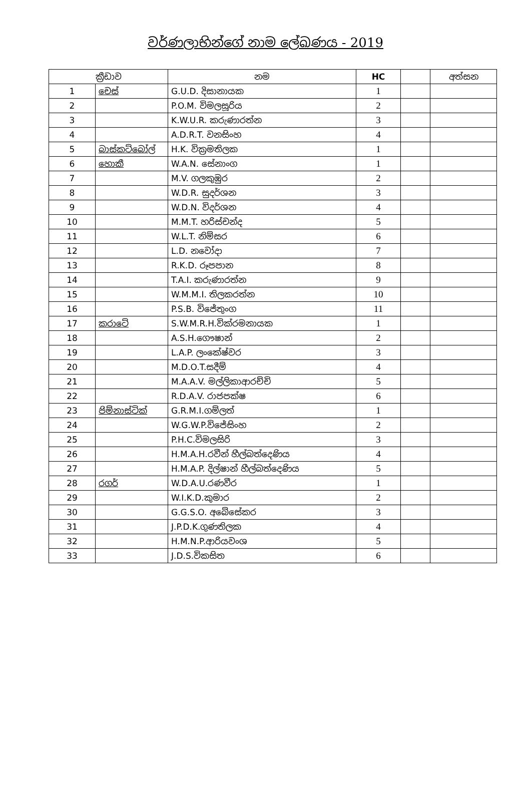වර්ණලාභින්ගේ නාම ලේඛණය - 2019
| ක්‍රීඩාව | | නම | HC | | අත්සන |
| --- | --- | --- | --- | --- | --- |
| 1 | චෙස් | G.U.D. දිසානායක | 1 | | |
| 2 | | P.O.M. විමලසූරිය | 2 | | |
| 3 | | K.W.U.R. කරුණාරත්න | 3 | | |
| 4 | | A.D.R.T. වනසිංහ | 4 | | |
| 5 | බාස්කට්බෝල් | H.K. වික්‍රමතිලක | 1 | | |
| 6 | හොකී | W.A.N. සේනාංග | 1 | | |
| 7 | | M.V. ගලකුඹුර | 2 | | |
| 8 | | W.D.R. සුදර්ශන | 3 | | |
| 9 | | W.D.N. විදර්ශන | 4 | | |
| 10 | | M.M.T. හරිස්චන්ද | 5 | | |
| 11 | | W.L.T. නිම්සර | 6 | | |
| 12 | | L.D. නවෝදා | 7 | | |
| 13 | | R.K.D. රූපපාන | 8 | | |
| 14 | | T.A.I. කරුණාරත්න | 9 | | |
| 15 | | W.M.M.I. තිලකරත්න | 10 | | |
| 16 | | P.S.B. විජේතුංග | 11 | | |
| 17 | කරාටේ | S.W.M.R.H.වික්රමනායක | 1 | | |
| 18 | | A.S.H.ගෞෂාන් | 2 | | |
| 19 | | L.A.P. ලංකේෂ්වර | 3 | | |
| 20 | | M.D.O.T.සදීම් | 4 | | |
| 21 | | M.A.A.V. මල්ලිකාආරච්චි | 5 | | |
| 22 | | R.D.A.V. රාජපක්ෂ | 6 | | |
| 23 | ජිම්නාස්ටික් | G.R.M.I.ගම්ලත් | 1 | | |
| 24 | | W.G.W.P.විජේසිංහ | 2 | | |
| 25 | | P.H.C.විමලසිරි | 3 | | |
| 26 | | H.M.A.H.රවීන් හීල්බත්දෙණිය | 4 | | |
| 27 | | H.M.A.P. දිල්ෂාන් හීල්බත්දෙණිය | 5 | | |
| 28 | රගර් | W.D.A.U.රණවීර | 1 | | |
| 29 | | W.I.K.D.කුමාර | 2 | | |
| 30 | | G.G.S.O. අබේසේකර | 3 | | |
| 31 | | J.P.D.K.ගුණතිලක | 4 | | |
| 32 | | H.M.N.P.ආරියවංශ | 5 | | |
| 33 | | J.D.S.විකසිත | 6 | | |